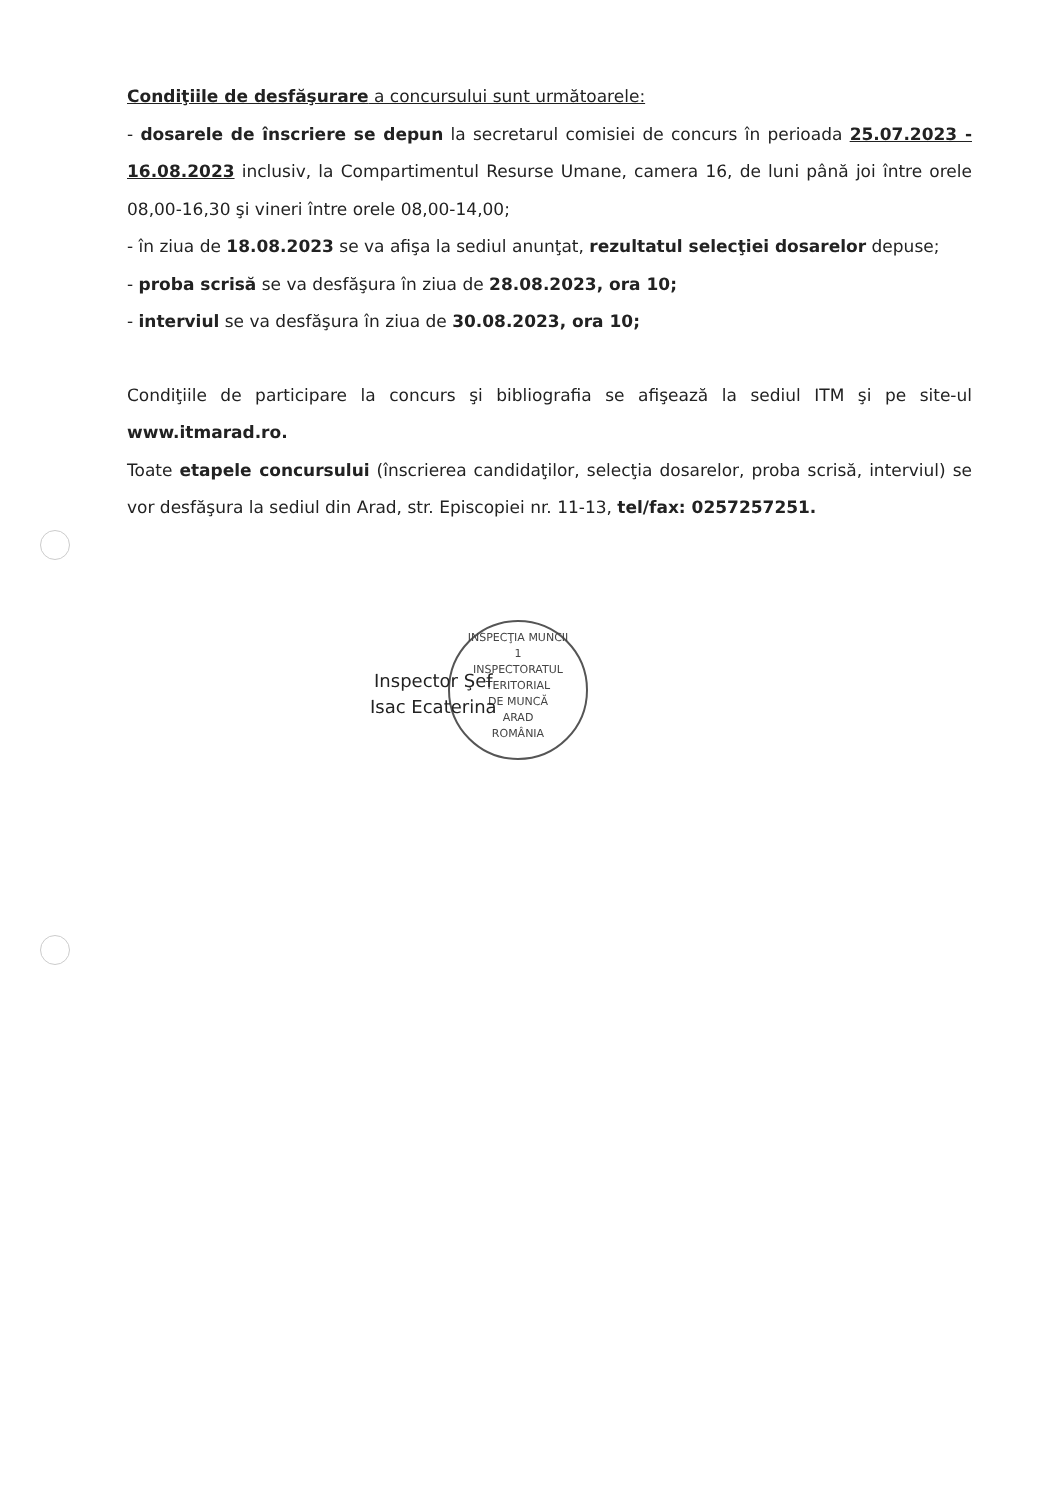Condiţiile de desfăşurare a concursului sunt următoarele:
- dosarele de înscriere se depun la secretarul comisiei de concurs în perioada 25.07.2023 - 16.08.2023 inclusiv, la Compartimentul Resurse Umane, camera 16, de luni până joi între orele 08,00-16,30 şi vineri între orele 08,00-14,00;
- în ziua de 18.08.2023 se va afişa la sediul anunţat, rezultatul selecţiei dosarelor depuse;
- proba scrisă se va desfăşura în ziua de 28.08.2023, ora 10;
- interviul se va desfăşura în ziua de 30.08.2023, ora 10;
Condiţiile de participare la concurs şi bibliografia se afişează la sediul ITM şi pe site-ul www.itmarad.ro.
Toate etapele concursului (înscrierea candidaţilor, selecţia dosarelor, proba scrisă, interviul) se vor desfăşura la sediul din Arad, str. Episcopiei nr. 11-13, tel/fax: 0257257251.
INSPECŢIA MUNCII
1
INSPECTORATUL
TERITORIAL
DE MUNCĂ
ARAD
ROMÂNIA
Inspector Şef
Isac Ecaterina